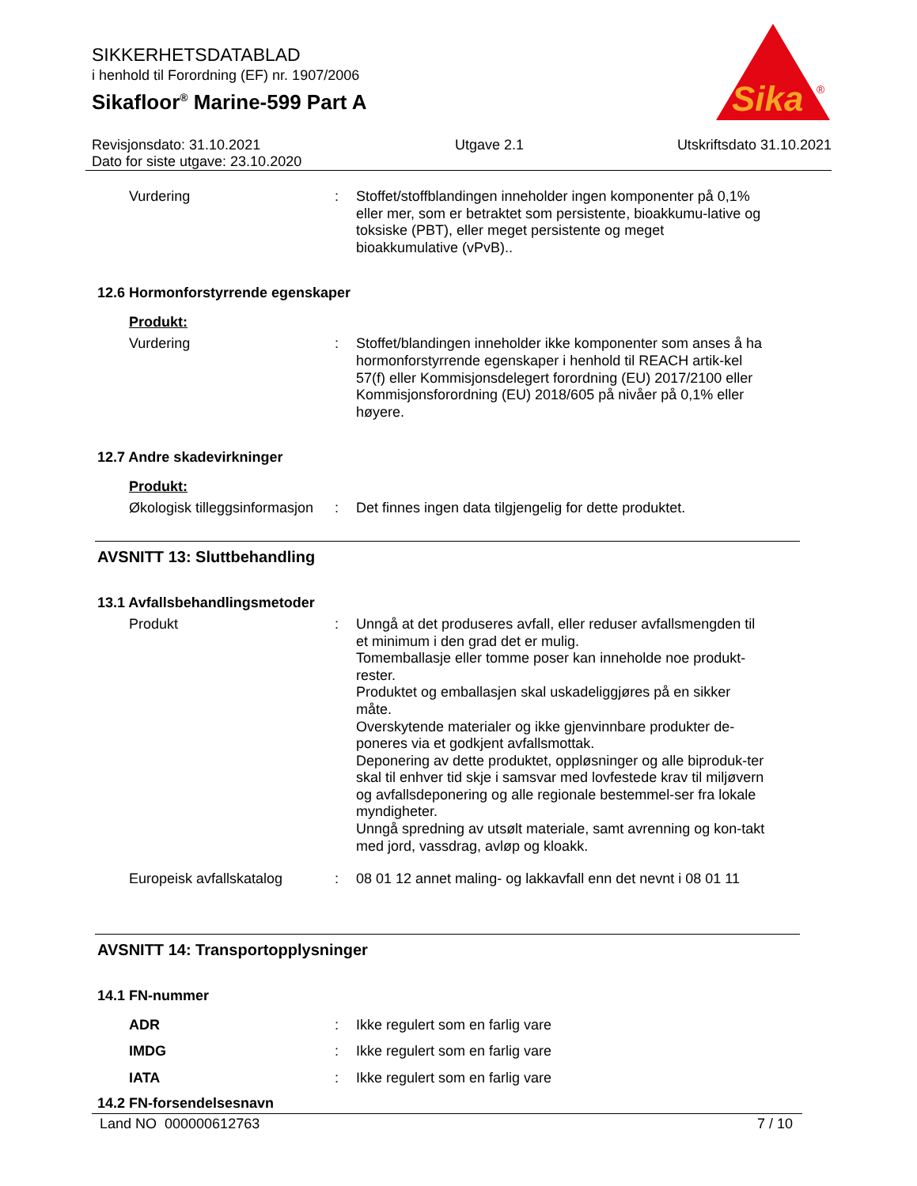Sika
®
SIKKERHETSDATABLAD
i henhold til Forordning (EF) nr. 1907/2006
Sikafloor<sup>®</sup> Marine-599 Part A
Revisjonsdato: 31.10.2021
Dato for siste utgave: 23.10.2020
Utgave 2.1 Utskriftsdato 31.10.2021
Vurdering : Stoffet/stoffblandingen inneholder ingen komponenter på 0,1% eller mer, som er betraktet som persistente, bioakkumu-lative og toksiske (PBT), eller meget persistente og meget bioakkumulative (vPvB)..
12.6 Hormonforstyrrende egenskaper
Produkt:
Vurdering : Stoffet/blandingen inneholder ikke komponenter som anses å ha hormonforstyrrende egenskaper i henhold til REACH artik-kel 57(f) eller Kommisjonsdelegert forordning (EU) 2017/2100 eller Kommisjonsforordning (EU) 2018/605 på nivåer på 0,1% eller høyere.
12.7 Andre skadevirkninger
Produkt:
Økologisk tilleggsinformasjon
: Det finnes ingen data tilgjengelig for dette produktet.
AVSNITT 13: Sluttbehandling
13.1 Avfallsbehandlingsmetoder
Produkt : Unngå at det produseres avfall, eller reduser avfallsmengden til et minimum i den grad det er mulig.
Tomemballasje eller tomme poser kan inneholde noe produkt-rester.
Produktet og emballasjen skal uskadeliggjøres på en sikker måte.
Overskytende materialer og ikke gjenvinnbare produkter de-poneres via et godkjent avfallsmottak.
Deponering av dette produktet, oppløsninger og alle biproduk-ter skal til enhver tid skje i samsvar med lovfestede krav til miljøvern og avfallsdeponering og alle regionale bestemmel-ser fra lokale myndigheter.
Unngå spredning av utsølt materiale, samt avrenning og kon-takt med jord, vassdrag, avløp og kloakk.
Europeisk avfallskatalog : 08 01 12 annet maling- og lakkavfall enn det nevnt i 08 01 11
AVSNITT 14: Transportopplysninger
14.1 FN-nummer
ADR : Ikke regulert som en farlig vare
IMDG : Ikke regulert som en farlig vare
IATA : Ikke regulert som en farlig vare
14.2 FN-forsendelsesnavn
Land NO 000000612763 7 / 10